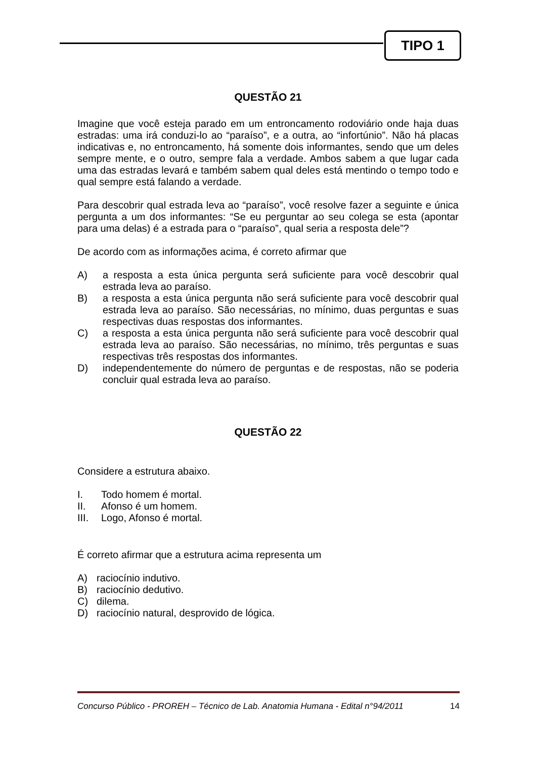TIPO 1
QUESTÃO 21
Imagine que você esteja parado em um entroncamento rodoviário onde haja duas estradas: uma irá conduzi-lo ao “paraíso”, e a outra, ao “infortúnio”. Não há placas indicativas e, no entroncamento, há somente dois informantes, sendo que um deles sempre mente, e o outro, sempre fala a verdade. Ambos sabem a que lugar cada uma das estradas levará e também sabem qual deles está mentindo o tempo todo e qual sempre está falando a verdade.
Para descobrir qual estrada leva ao “paraíso”, você resolve fazer a seguinte e única pergunta a um dos informantes: “Se eu perguntar ao seu colega se esta (apontar para uma delas) é a estrada para o “paraíso”, qual seria a resposta dele”?
De acordo com as informações acima, é correto afirmar que
A) a resposta a esta única pergunta será suficiente para você descobrir qual estrada leva ao paraíso.
B) a resposta a esta única pergunta não será suficiente para você descobrir qual estrada leva ao paraíso. São necessárias, no mínimo, duas perguntas e suas respectivas duas respostas dos informantes.
C) a resposta a esta única pergunta não será suficiente para você descobrir qual estrada leva ao paraíso. São necessárias, no mínimo, três perguntas e suas respectivas três respostas dos informantes.
D) independentemente do número de perguntas e de respostas, não se poderia concluir qual estrada leva ao paraíso.
QUESTÃO 22
Considere a estrutura abaixo.
I. Todo homem é mortal.
II. Afonso é um homem.
III. Logo, Afonso é mortal.
É correto afirmar que a estrutura acima representa um
A) raciocínio indutivo.
B) raciocínio dedutivo.
C) dilema.
D) raciocínio natural, desprovido de lógica.
Concurso Público - PROREH – Técnico de Lab. Anatomia Humana - Edital n°94/2011 14